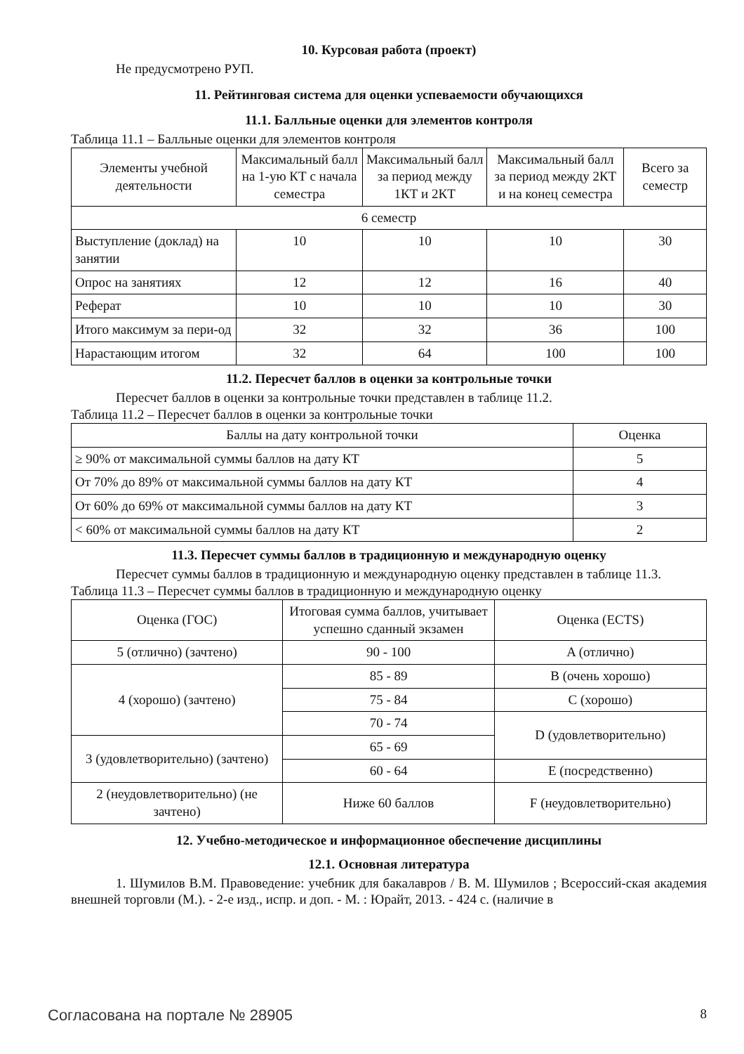10. Курсовая работа (проект)
Не предусмотрено РУП.
11. Рейтинговая система для оценки успеваемости обучающихся
11.1. Балльные оценки для элементов контроля
Таблица 11.1 – Балльные оценки для элементов контроля
| Элементы учебной деятельности | Максимальный балл на 1-ую КТ с начала семестра | Максимальный балл за период между 1КТ и 2КТ | Максимальный балл за период между 2КТ и на конец семестра | Всего за семестр |
| --- | --- | --- | --- | --- |
| 6 семестр | | | | |
| Выступление (доклад) на занятии | 10 | 10 | 10 | 30 |
| Опрос на занятиях | 12 | 12 | 16 | 40 |
| Реферат | 10 | 10 | 10 | 30 |
| Итого максимум за пери-од | 32 | 32 | 36 | 100 |
| Нарастающим итогом | 32 | 64 | 100 | 100 |
11.2. Пересчет баллов в оценки за контрольные точки
Пересчет баллов в оценки за контрольные точки представлен в таблице 11.2.
Таблица 11.2 – Пересчет баллов в оценки за контрольные точки
| Баллы на дату контрольной точки | Оценка |
| --- | --- |
| ≥ 90% от максимальной суммы баллов на дату КТ | 5 |
| От 70% до 89% от максимальной суммы баллов на дату КТ | 4 |
| От 60% до 69% от максимальной суммы баллов на дату КТ | 3 |
| < 60% от максимальной суммы баллов на дату КТ | 2 |
11.3. Пересчет суммы баллов в традиционную и международную оценку
Пересчет суммы баллов в традиционную и международную оценку представлен в таблице 11.3.
Таблица 11.3 – Пересчет суммы баллов в традиционную и международную оценку
| Оценка (ГОС) | Итоговая сумма баллов, учитывает успешно сданный экзамен | Оценка (ECTS) |
| --- | --- | --- |
| 5 (отлично) (зачтено) | 90 - 100 | A (отлично) |
| 4 (хорошо) (зачтено) | 85 - 89 | B (очень хорошо) |
| | 75 - 84 | C (хорошо) |
| | 70 - 74 | D (удовлетворительно) |
| 3 (удовлетворительно) (зачтено) | 65 - 69 | |
| | 60 - 64 | E (посредственно) |
| 2 (неудовлетворительно) (не зачтено) | Ниже 60 баллов | F (неудовлетворительно) |
12. Учебно-методическое и информационное обеспечение дисциплины
12.1. Основная литература
1. Шумилов В.М. Правоведение: учебник для бакалавров / В. М. Шумилов ; Всероссий-ская академия внешней торговли (М.). - 2-е изд., испр. и доп. - М. : Юрайт, 2013. - 424 с. (наличие в
Согласована на портале № 28905 8